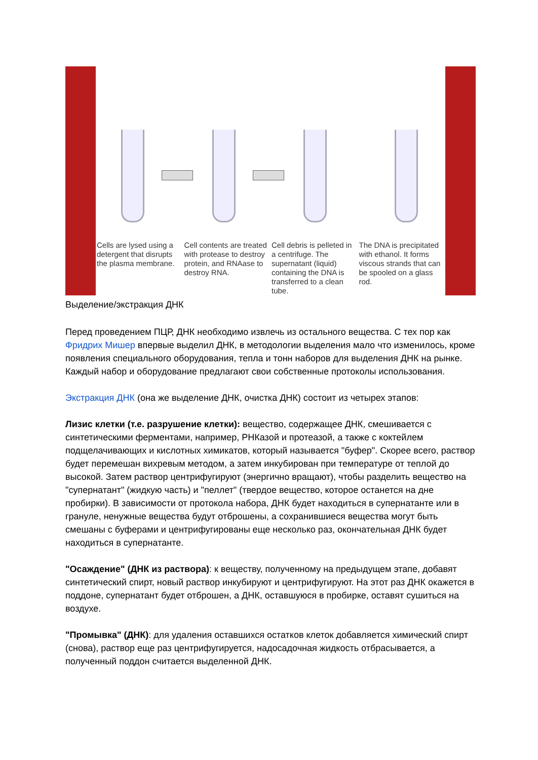Cells are lysed using a detergent that disrupts the plasma membrane.
Cell contents are treated with protease to destroy protein, and RNAase to destroy RNA.
Cell debris is pelleted in a centrifuge. The supernatant (liquid) containing the DNA is transferred to a clean tube.
The DNA is precipitated with ethanol. It forms viscous strands that can be spooled on a glass rod.
Выделение/экстракция ДНК
Перед проведением ПЦР, ДНК необходимо извлечь из остального вещества. С тех пор как Фридрих Мишер впервые выделил ДНК, в методологии выделения мало что изменилось, кроме появления специального оборудования, тепла и тонн наборов для выделения ДНК на рынке. Каждый набор и оборудование предлагают свои собственные протоколы использования.
Экстракция ДНК (она же выделение ДНК, очистка ДНК) состоит из четырех этапов:
Лизис клетки (т.е. разрушение клетки): вещество, содержащее ДНК, смешивается с синтетическими ферментами, например, РНКазой и протеазой, а также с коктейлем подщелачивающих и кислотных химикатов, который называется "буфер". Скорее всего, раствор будет перемешан вихревым методом, а затем инкубирован при температуре от теплой до высокой. Затем раствор центрифугируют (энергично вращают), чтобы разделить вещество на "супернатант" (жидкую часть) и "пеллет" (твердое вещество, которое останется на дне пробирки). В зависимости от протокола набора, ДНК будет находиться в супернатанте или в грануле, ненужные вещества будут отброшены, а сохранившиеся вещества могут быть смешаны с буферами и центрифугированы еще несколько раз, окончательная ДНК будет находиться в супернатанте.
"Осаждение" (ДНК из раствора): к веществу, полученному на предыдущем этапе, добавят синтетический спирт, новый раствор инкубируют и центрифугируют. На этот раз ДНК окажется в поддоне, супернатант будет отброшен, а ДНК, оставшуюся в пробирке, оставят сушиться на воздухе.
"Промывка" (ДНК): для удаления оставшихся остатков клеток добавляется химический спирт (снова), раствор еще раз центрифугируется, надосадочная жидкость отбрасывается, а полученный поддон считается выделенной ДНК.